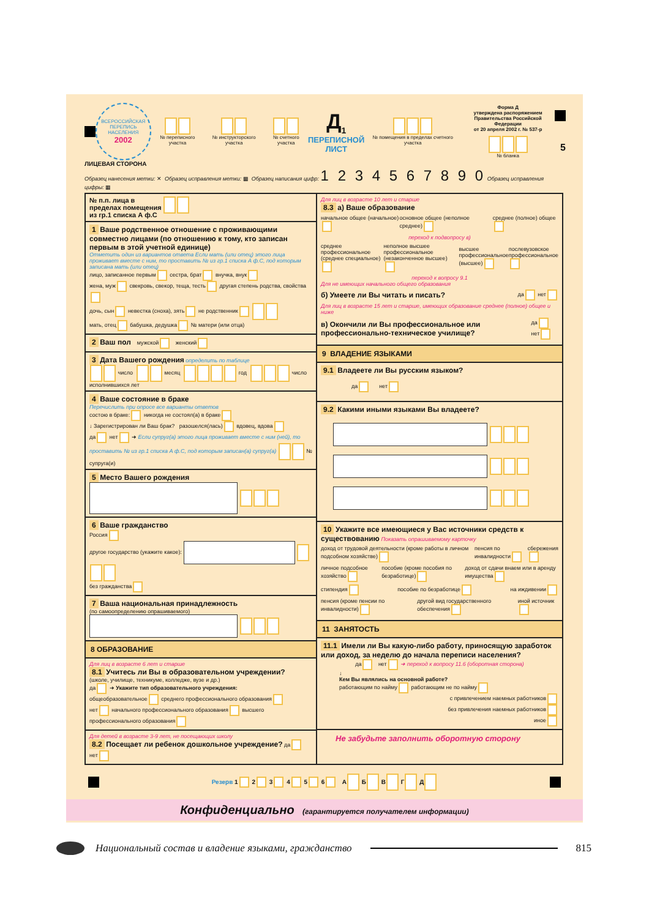ВСЕРОССИЙСКАЯ ПЕРЕПИСЬ НАСЕЛЕНИЯ
2002
№ переписного участка
№ инструкторского участка
№ счетного участка
Д<sub>1</sub>
ПЕРЕПИСНОЙ
ЛИСТ
№ помещения в пределах счетного участка
Форма Д
утверждена распоряжением
Правительства Российской Федерации
от 20 апреля 2002 г. № 537-р
№ бланка
5
ЛИЦЕВАЯ СТОРОНА
Образец нанесения метки: ✕ Образец исправления метки: ▩ Образец написания цифр: 1 2 3 4 5 6 7 8 9 0 Образец исправления цифры: ▦
№ п.п. лица в пределах помещения из гр.1 списка А ф.С
1 Ваше родственное отношение с проживающими совместно лицами (по отношению к тому, кто записан первым в этой учетной единице)
Отметить один из вариантов ответа Если мать (или отец) этого лица проживает вместе с ним, то проставить № из гр.1 списка А ф.С, под которым записана мать (или отец)
лицо, записанное первым сестра, брат внучка, внук
жена, муж свекровь, свекор, теща, тесть другая степень родства, свойства
дочь, сын невестка (сноха), зять не родственник
мать, отец бабушка, дедушка № матери (или отца)
2 Ваш пол мужской женский
3 Дата Вашего рождения определить по таблице
число месяц год число исполнившихся лет
4 Ваше состояние в браке
Перечислить при опросе все варианты ответов
состою в браке: никогда не состоял(а) в браке
↓ Зарегистрирован ли Ваш брак? разошелся(лась) вдовец, вдова
да нет ➜ Если супруг(а) этого лица проживает вместе с ним (ней), то проставить № из гр.1 списка А ф.С, под которым записан(а) супруг(а) № супруга(и)
5 Место Вашего рождения
6 Ваше гражданство
Россия
другое государство (укажите какое):
без гражданства
7 Ваша национальная принадлежность
(по самоопределению опрашиваемого)
8 ОБРАЗОВАНИЕ
Для лиц в возрасте 6 лет и старше
8.1 Учитесь ли Вы в образовательном учреждении?
(школе, училище, техникуме, колледже, вузе и др.)
да ➜ Укажите тип образовательного учреждения:
общеобразовательное среднего профессионального образования
нет начального профессионального образования высшего профессионального образования
Для детей в возрасте 3-9 лет, не посещающих школу
8.2 Посещает ли ребенок дошкольное учреждение? да нет
Для лиц в возрасте 10 лет и старше
8.3 а) Ваше образование
начальное общее (начальное) основное общее (неполное среднее) среднее (полное) общее
переход к подвопросу в)
среднее профессиональное (среднее специальное) неполное высшее профессиональное (незаконченное высшее) высшее профессиональное (высшее) послевузовское профессиональное
переход к вопросу 9.1
Для не имеющих начального общего образования
б) Умеете ли Вы читать и писать? да нет
Для лиц в возрасте 15 лет и старше, имеющих образование среднее (полное) общее и ниже
в) Окончили ли Вы профессиональное или профессионально-техническое училище? да нет
9 ВЛАДЕНИЕ ЯЗЫКАМИ
9.1 Владеете ли Вы русским языком?
да нет
9.2 Какими иными языками Вы владеете?
10 Укажите все имеющиеся у Вас источники средств к существованию Показать опрашиваемому карточку
доход от трудовой деятельности (кроме работы в личном подсобном хозяйстве) пенсия по инвалидности сбережения
личное подсобное хозяйство пособие (кроме пособия по безработице) доход от сдачи внаем или в аренду имущества
стипендия пособие по безработице на иждивении
пенсия (кроме пенсии по инвалидности) другой вид государственного обеспечения иной источник
11 ЗАНЯТОСТЬ
11.1 Имели ли Вы какую-либо работу, приносящую заработок или доход, за неделю до начала переписи населения?
да нет ➜ переход к вопросу 11.6 (оборотная сторона)
↓
Кем Вы являлись на основной работе?
работающим по найму работающим не по найму
с привлечением наемных работников
без привлечения наемных работников
иное
Не забудьте заполнить оборотную сторону
Резерв 1 2 3 4 5 6 А Б В Г Д
Конфиденциально (гарантируется получателем информации)
Национальный состав и владение языками, гражданство 815